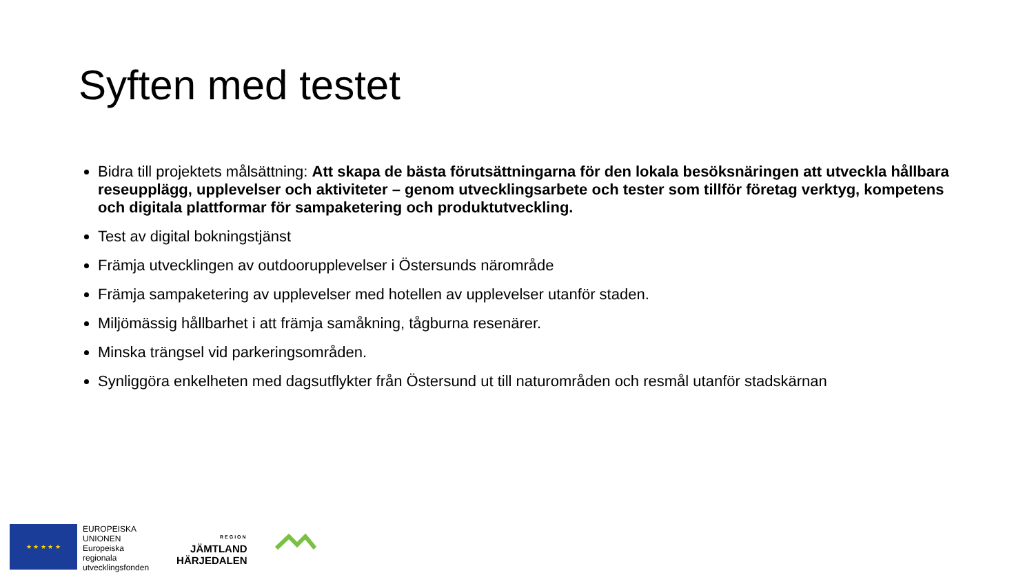Syften med testet
Bidra till projektets målsättning: Att skapa de bästa förutsättningarna för den lokala besöksnäringen att utveckla hållbara reseupplägg, upplevelser och aktiviteter – genom utvecklingsarbete och tester som tillför företag verktyg, kompetens och digitala plattformar för sampaketering och produktutveckling.
Test av digital bokningstjänst
Främja utvecklingen av outdoorupplevelser i Östersunds närområde
Främja sampaketering av upplevelser med hotellen av upplevelser utanför staden.
Miljömässig hållbarhet i att främja samåkning, tågburna resenärer.
Minska trängsel vid parkeringsområden.
Synliggöra enkelheten med dagsutflykter från Östersund ut till naturområden och resmål utanför stadskärnan
★ ★ ★ ★ ★
EUROPEISKA
UNIONEN
Europeiska
regionala
utvecklingsfonden
REGION
JÄMTLAND
HÄRJEDALEN